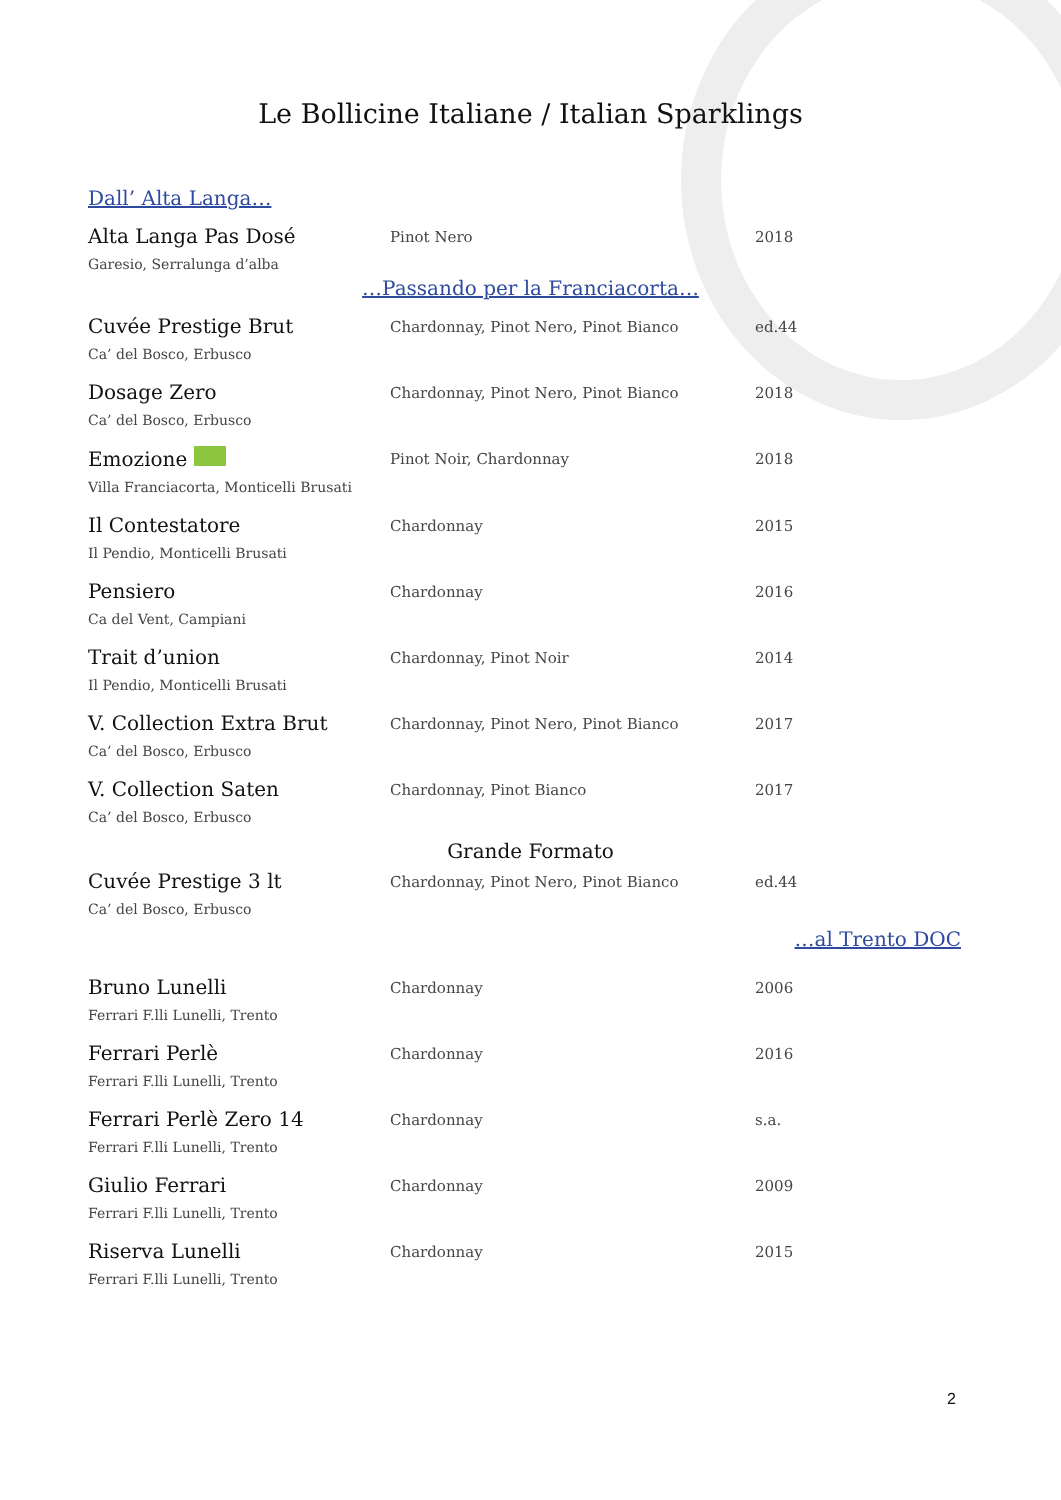Le Bollicine Italiane / Italian Sparklings
Dall’ Alta Langa…
| Alta Langa Pas Dosé Garesio, Serralunga d’alba | Pinot Nero | 2018 |
…Passando per la Franciacorta…
| Cuvée Prestige Brut Ca’ del Bosco, Erbusco | Chardonnay, Pinot Nero, Pinot Bianco | ed.44 |
| Dosage Zero Ca’ del Bosco, Erbusco | Chardonnay, Pinot Nero, Pinot Bianco | 2018 |
| Emozione Villa Franciacorta, Monticelli Brusati | Pinot Noir, Chardonnay | 2018 |
| Il Contestatore Il Pendio, Monticelli Brusati | Chardonnay | 2015 |
| Pensiero Ca del Vent, Campiani | Chardonnay | 2016 |
| Trait d’union Il Pendio, Monticelli Brusati | Chardonnay, Pinot Noir | 2014 |
| V. Collection Extra Brut Ca’ del Bosco, Erbusco | Chardonnay, Pinot Nero, Pinot Bianco | 2017 |
| V. Collection Saten Ca’ del Bosco, Erbusco | Chardonnay, Pinot Bianco | 2017 |
Grande Formato
| Cuvée Prestige 3 lt Ca’ del Bosco, Erbusco | Chardonnay, Pinot Nero, Pinot Bianco | ed.44 |
…al Trento DOC
| Bruno Lunelli Ferrari F.lli Lunelli, Trento | Chardonnay | 2006 |
| Ferrari Perlè Ferrari F.lli Lunelli, Trento | Chardonnay | 2016 |
| Ferrari Perlè Zero 14 Ferrari F.lli Lunelli, Trento | Chardonnay | s.a. |
| Giulio Ferrari Ferrari F.lli Lunelli, Trento | Chardonnay | 2009 |
| Riserva Lunelli Ferrari F.lli Lunelli, Trento | Chardonnay | 2015 |
2